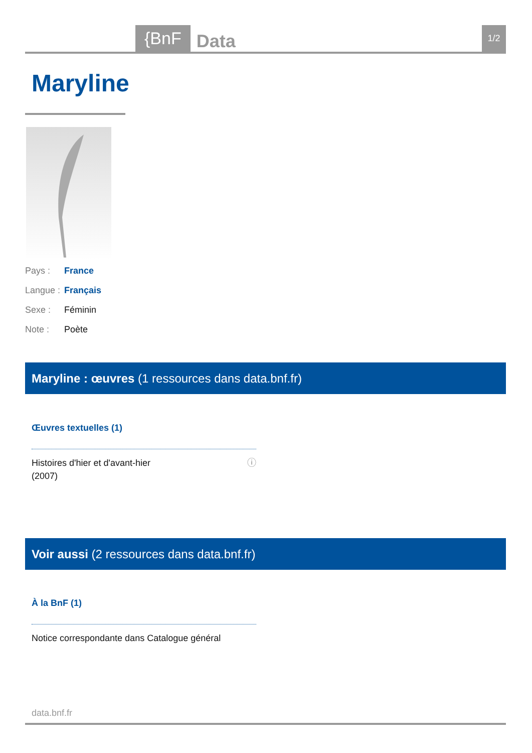{BnF Data 1/2
Maryline
Pays : France
Langue : Français
Sexe : Féminin
Note : Poète
Maryline : œuvres (1 ressources dans data.bnf.fr)
Œuvres textuelles (1)
Histoires d'hier et d'avant-hier
(2007) ⓘ
Voir aussi (2 ressources dans data.bnf.fr)
À la BnF (1)
Notice correspondante dans Catalogue général
data.bnf.fr